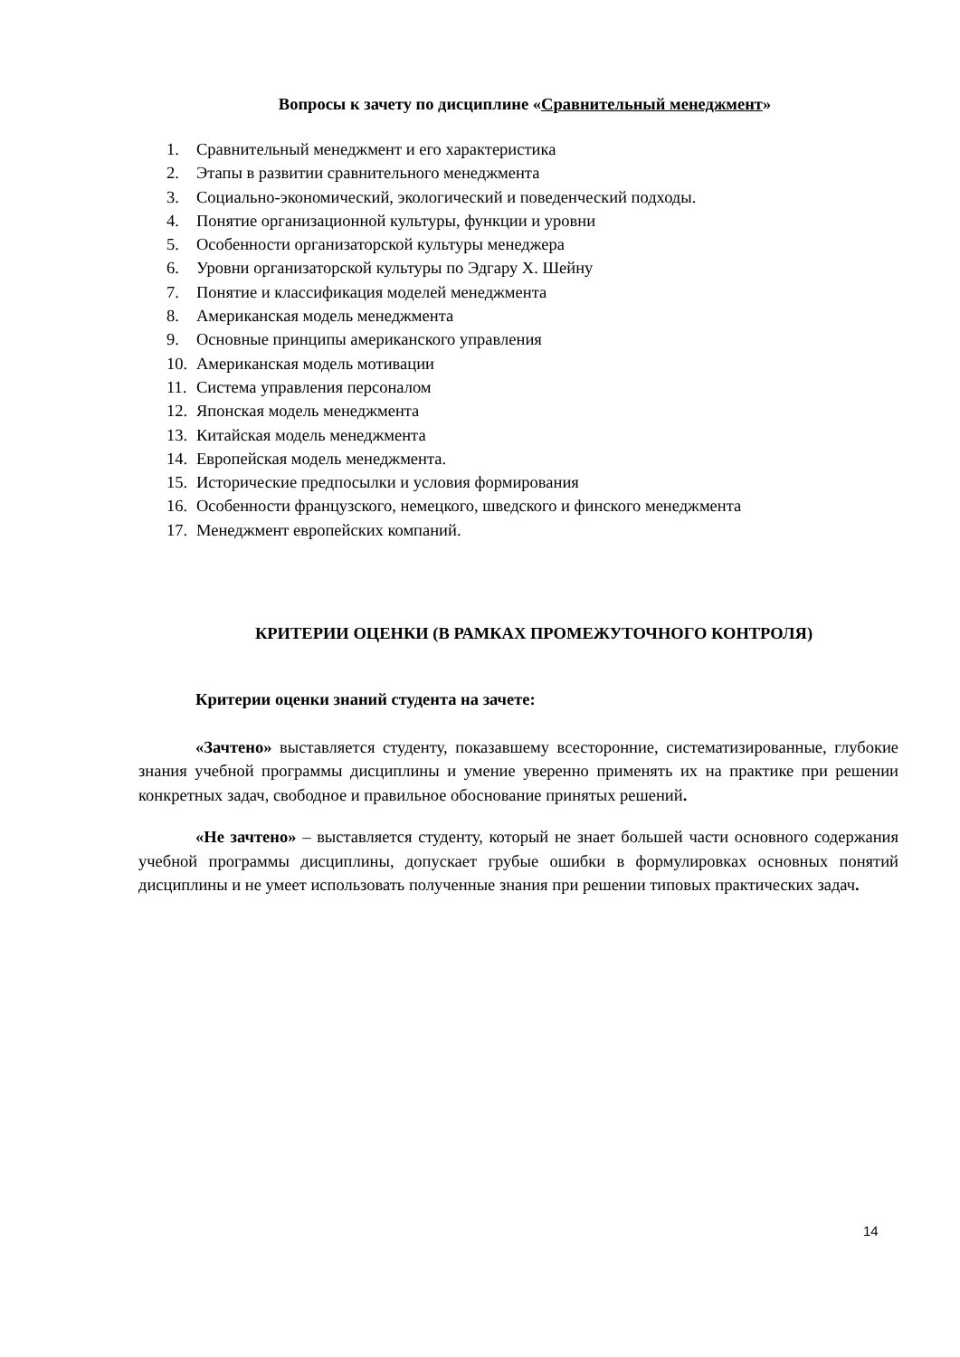Вопросы к зачету по дисциплине «Сравнительный менеджмент»
1. Сравнительный менеджмент и его характеристика
2. Этапы в развитии сравнительного менеджмента
3. Социально-экономический, экологический и поведенческий подходы.
4. Понятие организационной культуры, функции и уровни
5. Особенности организаторской культуры менеджера
6. Уровни организаторской культуры по Эдгару Х. Шейну
7. Понятие и классификация моделей менеджмента
8. Американская модель менеджмента
9. Основные принципы американского управления
10. Американская модель мотивации
11. Система управления персоналом
12. Японская модель менеджмента
13. Китайская модель менеджмента
14. Европейская модель менеджмента.
15. Исторические предпосылки и условия формирования
16. Особенности французского, немецкого, шведского и финского менеджмента
17. Менеджмент европейских компаний.
КРИТЕРИИ ОЦЕНКИ (В РАМКАХ ПРОМЕЖУТОЧНОГО КОНТРОЛЯ)
Критерии оценки знаний студента на зачете:
«Зачтено» выставляется студенту, показавшему всесторонние, систематизированные, глубокие знания учебной программы дисциплины и умение уверенно применять их на практике при решении конкретных задач, свободное и правильное обоснование принятых решений.
«Не зачтено» – выставляется студенту, который не знает большей части основного содержания учебной программы дисциплины, допускает грубые ошибки в формулировках основных понятий дисциплины и не умеет использовать полученные знания при решении типовых практических задач.
14